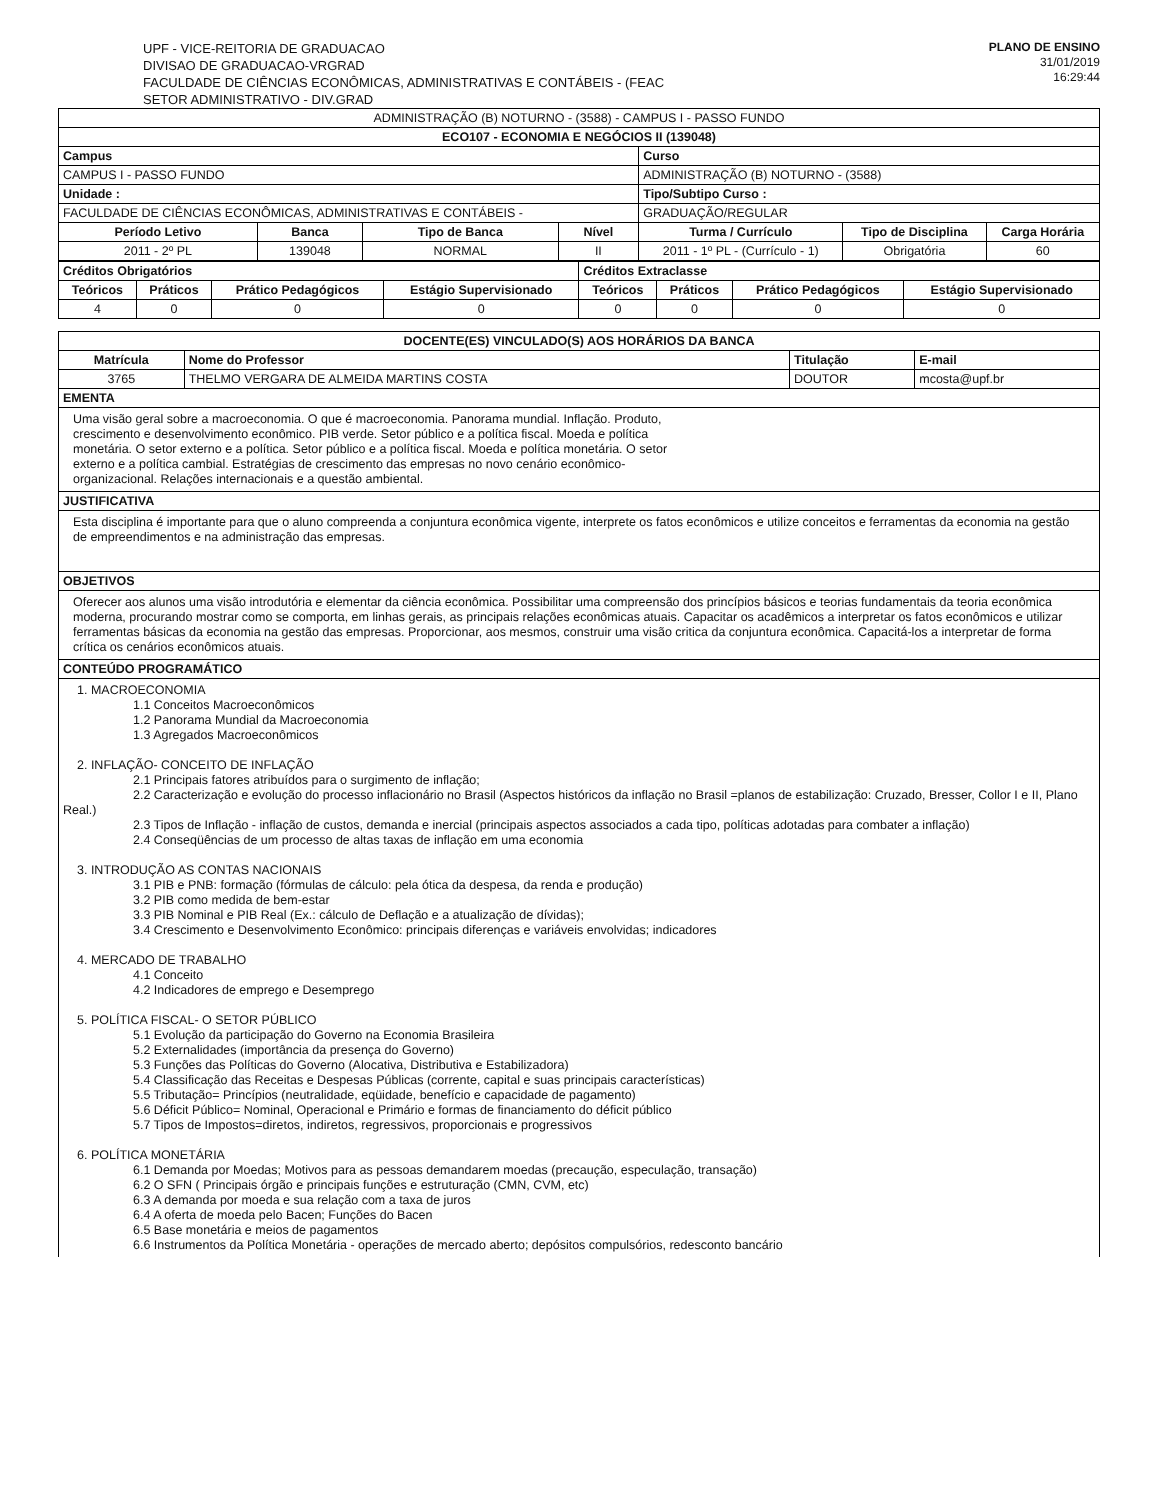UPF - VICE-REITORIA DE GRADUACAO
DIVISAO DE GRADUACAO-VRGRAD
FACULDADE DE CIÊNCIAS ECONÔMICAS, ADMINISTRATIVAS E CONTÁBEIS - (FEAC
SETOR ADMINISTRATIVO - DIV.GRAD
PLANO DE ENSINO
31/01/2019
16:29:44
| ADMINISTRAÇÃO (B) NOTURNO - (3588) - CAMPUS I - PASSO FUNDO | | | | | | |
| ECO107 - ECONOMIA E NEGÓCIOS II (139048) | | | | | | |
| Campus | | | | Curso | | |
| CAMPUS I - PASSO FUNDO | | | | ADMINISTRAÇÃO (B) NOTURNO - (3588) | | |
| Unidade : | | | | Tipo/Subtipo Curso : | | |
| FACULDADE DE CIÊNCIAS ECONÔMICAS, ADMINISTRATIVAS E CONTÁBEIS - | | | | GRADUAÇÃO/REGULAR | | |
| Período Letivo | Banca | Tipo de Banca | Nível | Turma / Currículo | Tipo de Disciplina | Carga Horária |
| 2011 - 2º PL | 139048 | NORMAL | II | 2011 - 1º PL - (Currículo - 1) | Obrigatória | 60 |
| Créditos Obrigatórios | | | | Créditos Extraclasse | | | |
| --- | --- | --- | --- | --- | --- | --- | --- |
| Teóricos | Práticos | Prático Pedagógicos | Estágio Supervisionado | Teóricos | Práticos | Prático Pedagógicos | Estágio Supervisionado |
| 4 | 0 | 0 | 0 | 0 | 0 | 0 | 0 |
| DOCENTE(ES) VINCULADO(S) AOS HORÁRIOS DA BANCA | | | |
| --- | --- | --- | --- |
| Matrícula | Nome do Professor | Titulação | E-mail |
| 3765 | THELMO VERGARA DE ALMEIDA MARTINS COSTA | DOUTOR | mcosta@upf.br |
EMENTA
Uma visão geral sobre a macroeconomia. O que é macroeconomia. Panorama mundial. Inflação. Produto,
crescimento e desenvolvimento econômico. PIB verde. Setor público e a política fiscal. Moeda e política
monetária. O setor externo e a política. Setor público e a política fiscal. Moeda e política monetária. O setor
externo e a política cambial. Estratégias de crescimento das empresas no novo cenário econômico-
organizacional. Relações internacionais e a questão ambiental.
JUSTIFICATIVA
Esta disciplina é importante para que o aluno compreenda a conjuntura econômica vigente, interprete os fatos econômicos e utilize conceitos e ferramentas da economia na gestão de empreendimentos e na administração das empresas.
OBJETIVOS
Oferecer aos alunos uma visão introdutória e elementar da ciência econômica. Possibilitar uma compreensão dos princípios básicos e teorias fundamentais da teoria econômica moderna, procurando mostrar como se comporta, em linhas gerais, as principais relações econômicas atuais. Capacitar os acadêmicos a interpretar os fatos econômicos e utilizar ferramentas básicas da economia na gestão das empresas. Proporcionar, aos mesmos, construir uma visão critica da conjuntura econômica. Capacitá-los a interpretar de forma crítica os cenários econômicos atuais.
CONTEÚDO PROGRAMÁTICO
1. MACROECONOMIA
1.1 Conceitos Macroeconômicos
1.2 Panorama Mundial da Macroeconomia
1.3 Agregados Macroeconômicos
2. INFLAÇÃO- CONCEITO DE INFLAÇÃO
2.1 Principais fatores atribuídos para o surgimento de inflação;
2.2 Caracterização e evolução do processo inflacionário no Brasil (Aspectos históricos da inflação no Brasil =planos de estabilização: Cruzado, Bresser, Collor I e II, Plano Real.)
2.3 Tipos de Inflação - inflação de custos, demanda e inercial (principais aspectos associados a cada tipo, políticas adotadas para combater a inflação)
2.4 Conseqüências de um processo de altas taxas de inflação em uma economia
3. INTRODUÇÃO AS CONTAS NACIONAIS
3.1 PIB e PNB: formação (fórmulas de cálculo: pela ótica da despesa, da renda e produção)
3.2 PIB como medida de bem-estar
3.3 PIB Nominal e PIB Real (Ex.: cálculo de Deflação e a atualização de dívidas);
3.4 Crescimento e Desenvolvimento Econômico: principais diferenças e variáveis envolvidas; indicadores
4. MERCADO DE TRABALHO
4.1 Conceito
4.2 Indicadores de emprego e Desemprego
5. POLÍTICA FISCAL- O SETOR PÚBLICO
5.1 Evolução da participação do Governo na Economia Brasileira
5.2 Externalidades (importância da presença do Governo)
5.3 Funções das Políticas do Governo (Alocativa, Distributiva e Estabilizadora)
5.4 Classificação das Receitas e Despesas Públicas (corrente, capital e suas principais características)
5.5 Tributação= Princípios (neutralidade, eqüidade, benefício e capacidade de pagamento)
5.6 Déficit Público= Nominal, Operacional e Primário e formas de financiamento do déficit público
5.7 Tipos de Impostos=diretos, indiretos, regressivos, proporcionais e progressivos
6. POLÍTICA MONETÁRIA
6.1 Demanda por Moedas; Motivos para as pessoas demandarem moedas (precaução, especulação, transação)
6.2 O SFN ( Principais órgão e principais funções e estruturação (CMN, CVM, etc)
6.3 A demanda por moeda e sua relação com a taxa de juros
6.4 A oferta de moeda pelo Bacen; Funções do Bacen
6.5 Base monetária e meios de pagamentos
6.6 Instrumentos da Política Monetária - operações de mercado aberto; depósitos compulsórios, redesconto bancário